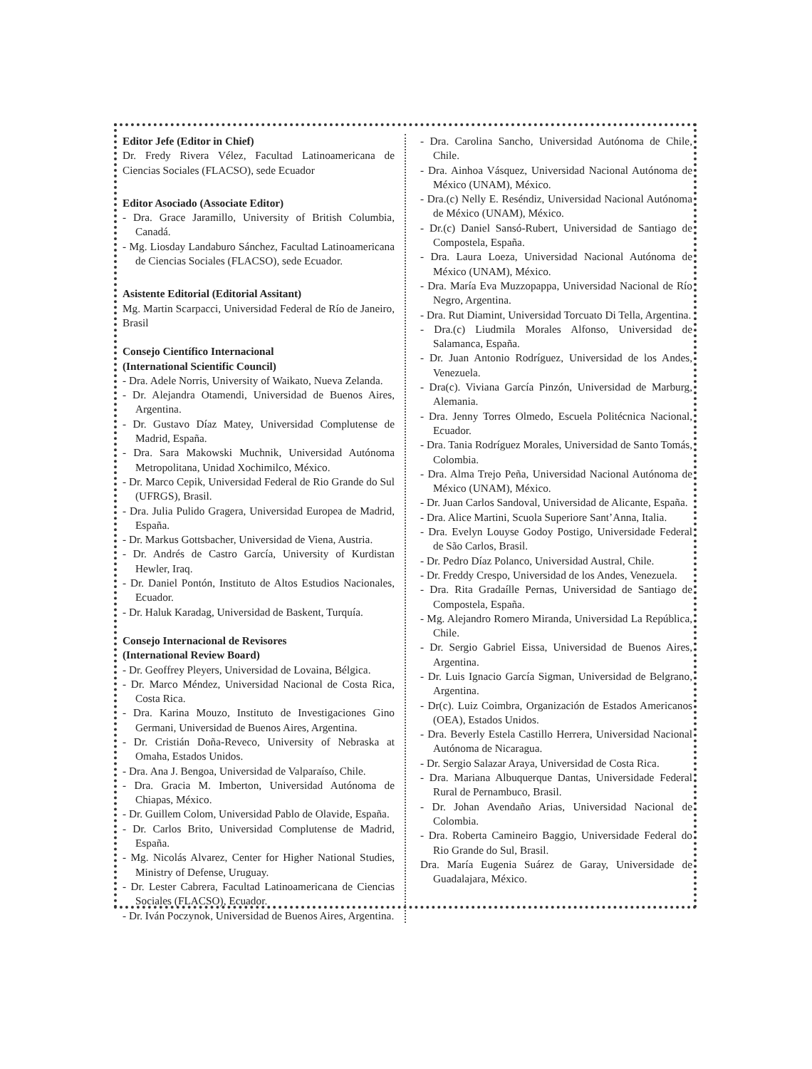Editor Jefe (Editor in Chief)
Dr. Fredy Rivera Vélez, Facultad Latinoamericana de Ciencias Sociales (FLACSO), sede Ecuador
Editor Asociado (Associate Editor)
- Dra. Grace Jaramillo, University of British Columbia, Canadá.
- Mg. Liosday Landaburo Sánchez, Facultad Latinoamericana de Ciencias Sociales (FLACSO), sede Ecuador.
Asistente Editorial (Editorial Assitant)
Mg. Martin Scarpacci, Universidad Federal de Río de Janeiro, Brasil
Consejo Científico Internacional
(International Scientific Council)
- Dra. Adele Norris, University of Waikato, Nueva Zelanda.
- Dr. Alejandra Otamendi, Universidad de Buenos Aires, Argentina.
- Dr. Gustavo Díaz Matey, Universidad Complutense de Madrid, España.
- Dra. Sara Makowski Muchnik, Universidad Autónoma Metropolitana, Unidad Xochimilco, México.
- Dr. Marco Cepik, Universidad Federal de Rio Grande do Sul (UFRGS), Brasil.
- Dra. Julia Pulido Gragera, Universidad Europea de Madrid, España.
- Dr. Markus Gottsbacher, Universidad de Viena, Austria.
- Dr. Andrés de Castro García, University of Kurdistan Hewler, Iraq.
- Dr. Daniel Pontón, Instituto de Altos Estudios Nacionales, Ecuador.
- Dr. Haluk Karadag, Universidad de Baskent, Turquía.
Consejo Internacional de Revisores
(International Review Board)
- Dr. Geoffrey Pleyers, Universidad de Lovaina, Bélgica.
- Dr. Marco Méndez, Universidad Nacional de Costa Rica, Costa Rica.
- Dra. Karina Mouzo, Instituto de Investigaciones Gino Germani, Universidad de Buenos Aires, Argentina.
- Dr. Cristián Doña-Reveco, University of Nebraska at Omaha, Estados Unidos.
- Dra. Ana J. Bengoa, Universidad de Valparaíso, Chile.
- Dra. Gracia M. Imberton, Universidad Autónoma de Chiapas, México.
- Dr. Guillem Colom, Universidad Pablo de Olavide, España.
- Dr. Carlos Brito, Universidad Complutense de Madrid, España.
- Mg. Nicolás Alvarez, Center for Higher National Studies, Ministry of Defense, Uruguay.
- Dr. Lester Cabrera, Facultad Latinoamericana de Ciencias Sociales (FLACSO), Ecuador.
- Dr. Iván Poczynok, Universidad de Buenos Aires, Argentina.
- Dra. Carolina Sancho, Universidad Autónoma de Chile, Chile.
- Dra. Ainhoa Vásquez, Universidad Nacional Autónoma de México (UNAM), México.
- Dra.(c) Nelly E. Reséndiz, Universidad Nacional Autónoma de México (UNAM), México.
- Dr.(c) Daniel Sansó-Rubert, Universidad de Santiago de Compostela, España.
- Dra. Laura Loeza, Universidad Nacional Autónoma de México (UNAM), México.
- Dra. María Eva Muzzopappa, Universidad Nacional de Río Negro, Argentina.
- Dra. Rut Diamint, Universidad Torcuato Di Tella, Argentina.
- Dra.(c) Liudmila Morales Alfonso, Universidad de Salamanca, España.
- Dr. Juan Antonio Rodríguez, Universidad de los Andes, Venezuela.
- Dra(c). Viviana García Pinzón, Universidad de Marburg, Alemania.
- Dra. Jenny Torres Olmedo, Escuela Politécnica Nacional, Ecuador.
- Dra. Tania Rodríguez Morales, Universidad de Santo Tomás, Colombia.
- Dra. Alma Trejo Peña, Universidad Nacional Autónoma de México (UNAM), México.
- Dr. Juan Carlos Sandoval, Universidad de Alicante, España.
- Dra. Alice Martini, Scuola Superiore Sant’Anna, Italia.
- Dra. Evelyn Louyse Godoy Postigo, Universidade Federal de São Carlos, Brasil.
- Dr. Pedro Díaz Polanco, Universidad Austral, Chile.
- Dr. Freddy Crespo, Universidad de los Andes, Venezuela.
- Dra. Rita Gradaílle Pernas, Universidad de Santiago de Compostela, España.
- Mg. Alejandro Romero Miranda, Universidad La República, Chile.
- Dr. Sergio Gabriel Eissa, Universidad de Buenos Aires, Argentina.
- Dr. Luis Ignacio García Sigman, Universidad de Belgrano, Argentina.
- Dr(c). Luiz Coimbra, Organización de Estados Americanos (OEA), Estados Unidos.
- Dra. Beverly Estela Castillo Herrera, Universidad Nacional Autónoma de Nicaragua.
- Dr. Sergio Salazar Araya, Universidad de Costa Rica.
- Dra. Mariana Albuquerque Dantas, Universidade Federal Rural de Pernambuco, Brasil.
- Dr. Johan Avendaño Arias, Universidad Nacional de Colombia.
- Dra. Roberta Camineiro Baggio, Universidade Federal do Rio Grande do Sul, Brasil.
Dra. María Eugenia Suárez de Garay, Universidade de Guadalajara, México.